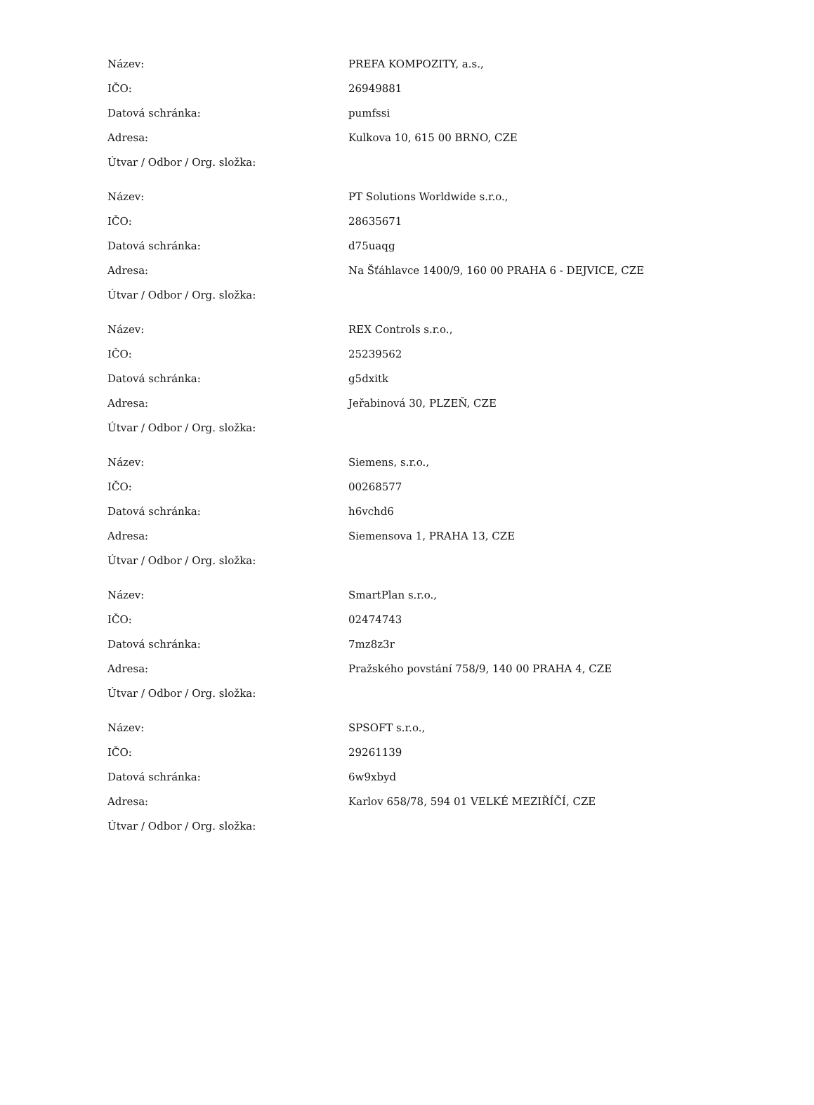| Název: | PREFA KOMPOZITY, a.s., |
| IČO: | 26949881 |
| Datová schránka: | pumfssi |
| Adresa: | Kulkova 10, 615 00 BRNO, CZE |
| Útvar / Odbor / Org. složka: | |
| Název: | PT Solutions Worldwide s.r.o., |
| IČO: | 28635671 |
| Datová schránka: | d75uaqg |
| Adresa: | Na Šťáhlavce 1400/9, 160 00 PRAHA 6 - DEJVICE, CZE |
| Útvar / Odbor / Org. složka: | |
| Název: | REX Controls s.r.o., |
| IČO: | 25239562 |
| Datová schránka: | g5dxitk |
| Adresa: | Jeřabinová 30, PLZEŇ, CZE |
| Útvar / Odbor / Org. složka: | |
| Název: | Siemens, s.r.o., |
| IČO: | 00268577 |
| Datová schránka: | h6vchd6 |
| Adresa: | Siemensova 1, PRAHA 13, CZE |
| Útvar / Odbor / Org. složka: | |
| Název: | SmartPlan s.r.o., |
| IČO: | 02474743 |
| Datová schránka: | 7mz8z3r |
| Adresa: | Pražského povstání 758/9, 140 00 PRAHA 4, CZE |
| Útvar / Odbor / Org. složka: | |
| Název: | SPSOFT s.r.o., |
| IČO: | 29261139 |
| Datová schránka: | 6w9xbyd |
| Adresa: | Karlov 658/78, 594 01 VELKÉ MEZIŘÍČÍ, CZE |
| Útvar / Odbor / Org. složka: | |